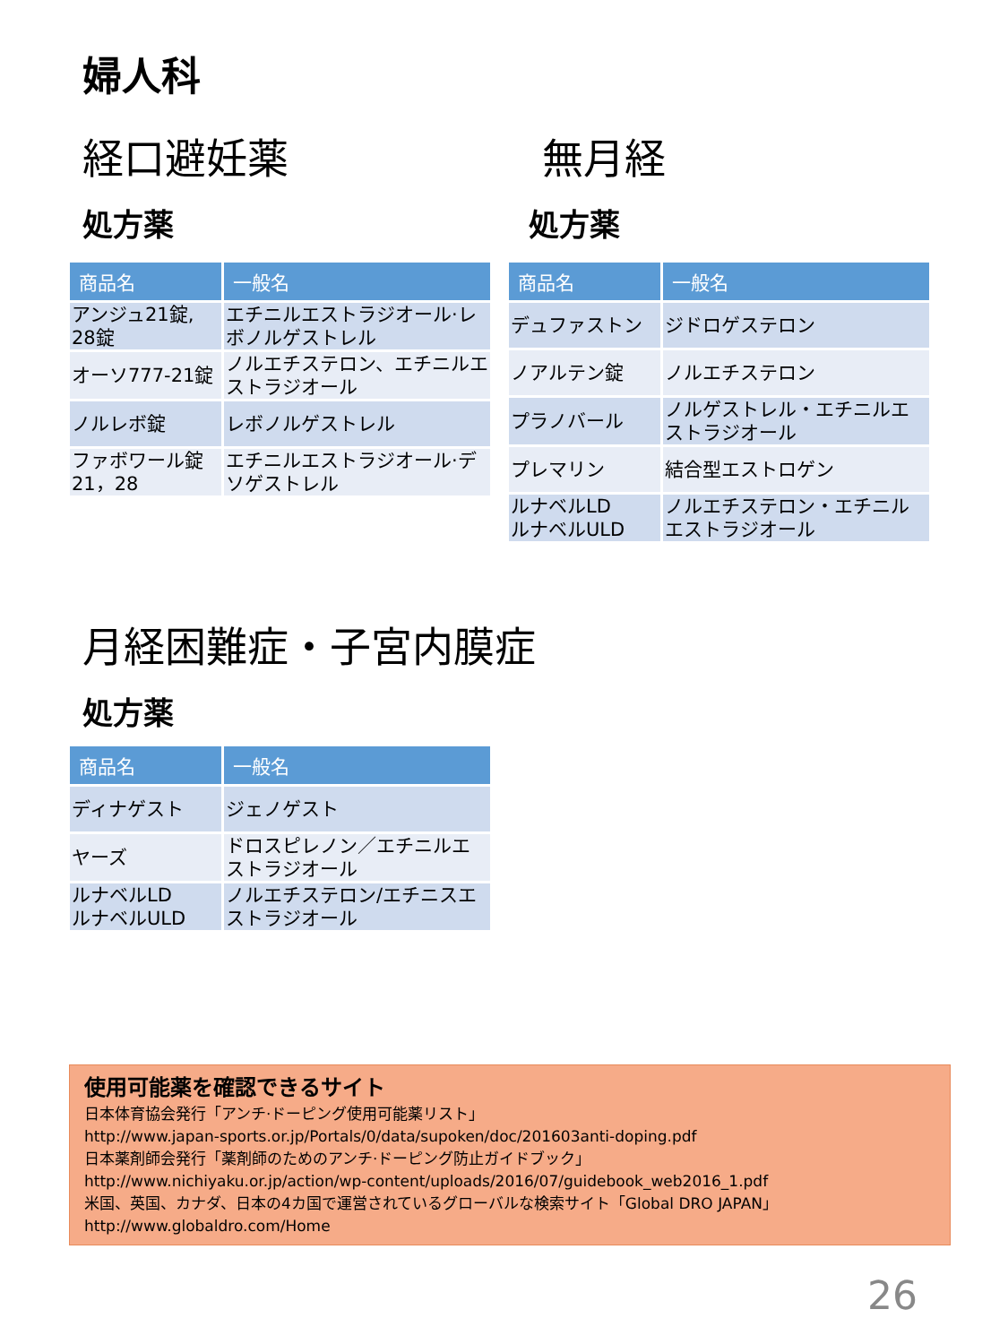婦人科
経口避妊薬
処方薬
| 商品名 | 一般名 |
| --- | --- |
| アンジュ21錠, 28錠 | エチニルエストラジオール·レボノルゲストレル |
| オーソ777-21錠 | ノルエチステロン、エチニルエストラジオール |
| ノルレボ錠 | レボノルゲストレル |
| ファボワール錠 21，28 | エチニルエストラジオール·デソゲストレル |
無月経
処方薬
| 商品名 | 一般名 |
| --- | --- |
| デュファストン | ジドロゲステロン |
| ノアルテン錠 | ノルエチステロン |
| プラノバール | ノルゲストレル・エチニルエストラジオール |
| プレマリン | 結合型エストロゲン |
| ルナベルLD ルナベルULD | ノルエチステロン・エチニルエストラジオール |
月経困難症・子宮内膜症
処方薬
| 商品名 | 一般名 |
| --- | --- |
| ディナゲスト | ジェノゲスト |
| ヤーズ | ドロスピレノン／エチニルエストラジオール |
| ルナベルLD ルナベルULD | ノルエチステロン/エチニスエストラジオール |
使用可能薬を確認できるサイト
日本体育協会発行「アンチ·ドーピング使用可能薬リスト」
http://www.japan-sports.or.jp/Portals/0/data/supoken/doc/201603anti-doping.pdf
日本薬剤師会発行「薬剤師のためのアンチ·ドーピング防止ガイドブック」
http://www.nichiyaku.or.jp/action/wp-content/uploads/2016/07/guidebook_web2016_1.pdf
米国、英国、カナダ、日本の4カ国で運営されているグローバルな検索サイト「Global DRO JAPAN」
http://www.globaldro.com/Home
26